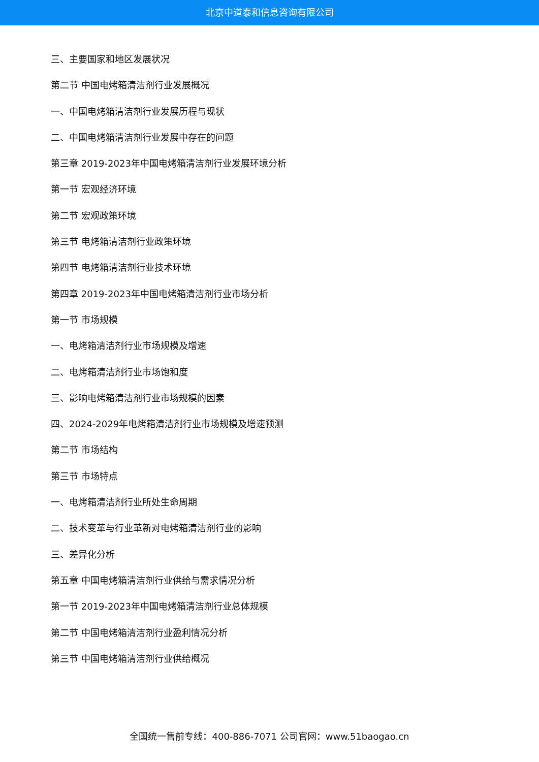北京中道泰和信息咨询有限公司
三、主要国家和地区发展状况
第二节 中国电烤箱清洁剂行业发展概况
一、中国电烤箱清洁剂行业发展历程与现状
二、中国电烤箱清洁剂行业发展中存在的问题
第三章 2019-2023年中国电烤箱清洁剂行业发展环境分析
第一节 宏观经济环境
第二节 宏观政策环境
第三节 电烤箱清洁剂行业政策环境
第四节 电烤箱清洁剂行业技术环境
第四章 2019-2023年中国电烤箱清洁剂行业市场分析
第一节 市场规模
一、电烤箱清洁剂行业市场规模及增速
二、电烤箱清洁剂行业市场饱和度
三、影响电烤箱清洁剂行业市场规模的因素
四、2024-2029年电烤箱清洁剂行业市场规模及增速预测
第二节 市场结构
第三节 市场特点
一、电烤箱清洁剂行业所处生命周期
二、技术变革与行业革新对电烤箱清洁剂行业的影响
三、差异化分析
第五章 中国电烤箱清洁剂行业供给与需求情况分析
第一节 2019-2023年中国电烤箱清洁剂行业总体规模
第二节 中国电烤箱清洁剂行业盈利情况分析
第三节 中国电烤箱清洁剂行业供给概况
全国统一售前专线：400-886-7071 公司官网：www.51baogao.cn